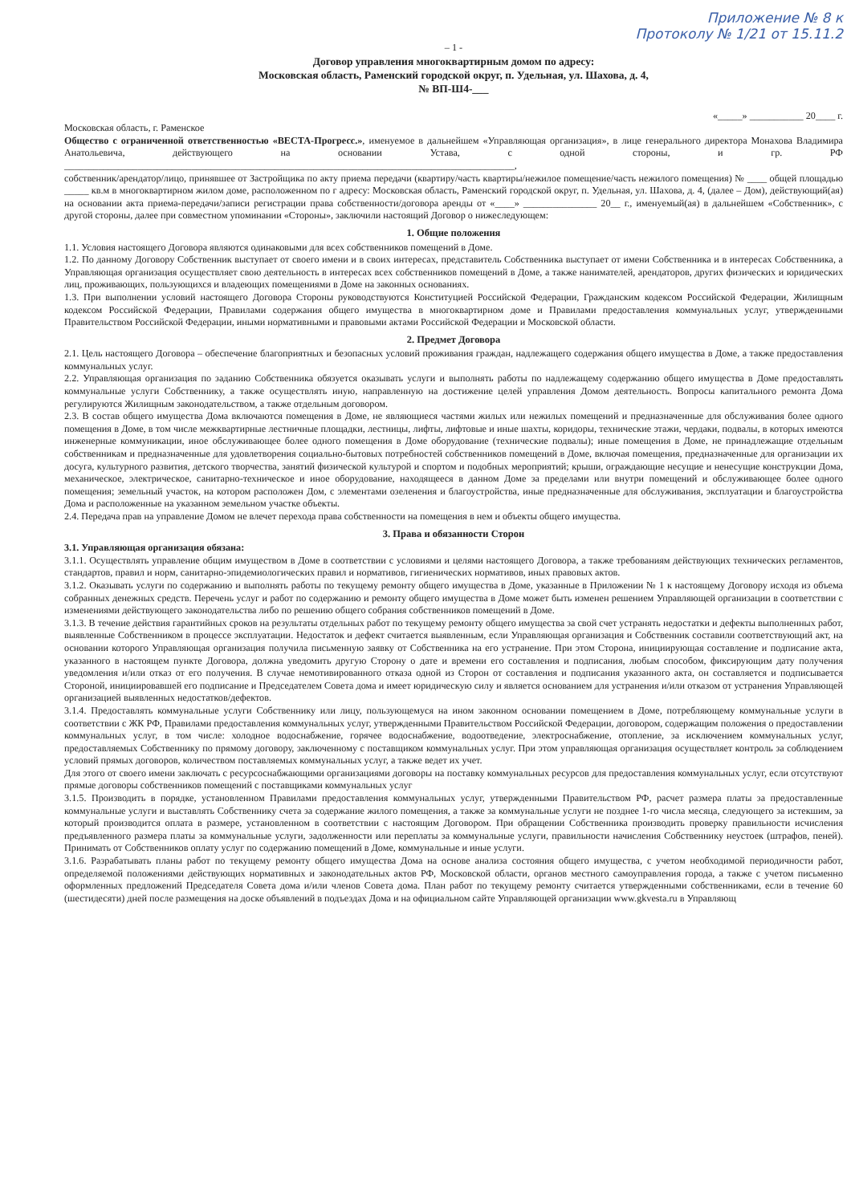Приложение № 8 к
Протоколу № 1/21 от 15.11.2
– 1 -
Договор управления многоквартирным домом по адресу:
Московская область, Раменский городской округ, п. Удельная, ул. Шахова, д. 4,
№ ВП-Ш4-___
«_____» ___________ 20____ г.
Московская область, г. Раменское
Общество с ограниченной ответственностью «ВЕСТА-Прогресс.», именуемое в дальнейшем «Управляющая организация», в лице генерального директора Монахова Владимира Анатольевича, действующего на основании Устава, с одной стороны, и гр. РФ ____________________________________________________________________________________________,
собственник/арендатор/лицо, принявшее от Застройщика по акту приема передачи (квартиру/часть квартиры/нежилое помещение/часть нежилого помещения) № ____ общей площадью _____ кв.м в многоквартирном жилом доме, расположенном по г адресу: Московская область, Раменский городской округ, п. Удельная, ул. Шахова, д. 4, (далее – Дом), действующий(ая) на основании акта приема-передачи/записи регистрации права собственности/договора аренды от «____» _______________ 20__ г., именуемый(ая) в дальнейшем «Собственник», с другой стороны, далее при совместном упоминании «Стороны», заключили настоящий Договор о нижеследующем:
1. Общие положения
1.1. Условия настоящего Договора являются одинаковыми для всех собственников помещений в Доме.
1.2. По данному Договору Собственник выступает от своего имени и в своих интересах, представитель Собственника выступает от имени Собственника и в интересах Собственника, а Управляющая организация осуществляет свою деятельность в интересах всех собственников помещений в Доме, а также нанимателей, арендаторов, других физических и юридических лиц, проживающих, пользующихся и владеющих помещениями в Доме на законных основаниях.
1.3. При выполнении условий настоящего Договора Стороны руководствуются Конституцией Российской Федерации, Гражданским кодексом Российской Федерации, Жилищным кодексом Российской Федерации, Правилами содержания общего имущества в многоквартирном доме и Правилами предоставления коммунальных услуг, утвержденными Правительством Российской Федерации, иными нормативными и правовыми актами Российской Федерации и Московской области.
2. Предмет Договора
2.1. Цель настоящего Договора – обеспечение благоприятных и безопасных условий проживания граждан, надлежащего содержания общего имущества в Доме, а также предоставления коммунальных услуг.
2.2. Управляющая организация по заданию Собственника обязуется оказывать услуги и выполнять работы по надлежащему содержанию общего имущества в Доме предоставлять коммунальные услуги Собственнику, а также осуществлять иную, направленную на достижение целей управления Домом деятельность. Вопросы капитального ремонта Дома регулируются Жилищным законодательством, а также отдельным договором.
2.3. В состав общего имущества Дома включаются помещения в Доме, не являющиеся частями жилых или нежилых помещений и предназначенные для обслуживания более одного помещения в Доме, в том числе межквартирные лестничные площадки, лестницы, лифты, лифтовые и иные шахты, коридоры, технические этажи, чердаки, подвалы, в которых имеются инженерные коммуникации, иное обслуживающее более одного помещения в Доме оборудование (технические подвалы); иные помещения в Доме, не принадлежащие отдельным собственникам и предназначенные для удовлетворения социально-бытовых потребностей собственников помещений в Доме, включая помещения, предназначенные для организации их досуга, культурного развития, детского творчества, занятий физической культурой и спортом и подобных мероприятий; крыши, ограждающие несущие и ненесущие конструкции Дома, механическое, электрическое, санитарно-техническое и иное оборудование, находящееся в данном Доме за пределами или внутри помещений и обслуживающее более одного помещения; земельный участок, на котором расположен Дом, с элементами озеленения и благоустройства, иные предназначенные для обслуживания, эксплуатации и благоустройства Дома и расположенные на указанном земельном участке объекты.
2.4. Передача прав на управление Домом не влечет перехода права собственности на помещения в нем и объекты общего имущества.
3. Права и обязанности Сторон
3.1. Управляющая организация обязана:
3.1.1. Осуществлять управление общим имуществом в Доме в соответствии с условиями и целями настоящего Договора, а также требованиям действующих технических регламентов, стандартов, правил и норм, санитарно-эпидемиологических правил и нормативов, гигиенических нормативов, иных правовых актов.
3.1.2. Оказывать услуги по содержанию и выполнять работы по текущему ремонту общего имущества в Доме, указанные в Приложении № 1 к настоящему Договору исходя из объема собранных денежных средств. Перечень услуг и работ по содержанию и ремонту общего имущества в Доме может быть изменен решением Управляющей организации в соответствии с изменениями действующего законодательства либо по решению общего собрания собственников помещений в Доме.
3.1.3. В течение действия гарантийных сроков на результаты отдельных работ по текущему ремонту общего имущества за свой счет устранять недостатки и дефекты выполненных работ, выявленные Собственником в процессе эксплуатации. Недостаток и дефект считается выявленным, если Управляющая организация и Собственник составили соответствующий акт, на основании которого Управляющая организация получила письменную заявку от Собственника на его устранение. При этом Сторона, инициирующая составление и подписание акта, указанного в настоящем пункте Договора, должна уведомить другую Сторону о дате и времени его составления и подписания, любым способом, фиксирующим дату получения уведомления и/или отказ от его получения. В случае немотивированного отказа одной из Сторон от составления и подписания указанного акта, он составляется и подписывается Стороной, инициировавшей его подписание и Председателем Совета дома и имеет юридическую силу и является основанием для устранения и/или отказом от устранения Управляющей организацией выявленных недостатков/дефектов.
3.1.4. Предоставлять коммунальные услуги Собственнику или лицу, пользующемуся на ином законном основании помещением в Доме, потребляющему коммунальные услуги в соответствии с ЖК РФ, Правилами предоставления коммунальных услуг, утвержденными Правительством Российской Федерации, договором, содержащим положения о предоставлении коммунальных услуг, в том числе: холодное водоснабжение, горячее водоснабжение, водоотведение, электроснабжение, отопление, за исключением коммунальных услуг, предоставляемых Собственнику по прямому договору, заключенному с поставщиком коммунальных услуг. При этом управляющая организация осуществляет контроль за соблюдением условий прямых договоров, количеством поставляемых коммунальных услуг, а также ведет их учет.
Для этого от своего имени заключать с ресурсоснабжающими организациями договоры на поставку коммунальных ресурсов для предоставления коммунальных услуг, если отсутствуют прямые договоры собственников помещений с поставщиками коммунальных услуг
3.1.5. Производить в порядке, установленном Правилами предоставления коммунальных услуг, утвержденными Правительством РФ, расчет размера платы за предоставленные коммунальные услуги и выставлять Собственнику счета за содержание жилого помещения, а также за коммунальные услуги не позднее 1-го числа месяца, следующего за истекшим, за который производится оплата в размере, установленном в соответствии с настоящим Договором. При обращении Собственника производить проверку правильности исчисления предъявленного размера платы за коммунальные услуги, задолженности или переплаты за коммунальные услуги, правильности начисления Собственнику неустоек (штрафов, пеней). Принимать от Собственников оплату услуг по содержанию помещений в Доме, коммунальные и иные услуги.
3.1.6. Разрабатывать планы работ по текущему ремонту общего имущества Дома на основе анализа состояния общего имущества, с учетом необходимой периодичности работ, определяемой положениями действующих нормативных и законодательных актов РФ, Московской области, органов местного самоуправления города, а также с учетом письменно оформленных предложений Председателя Совета дома и/или членов Совета дома. План работ по текущему ремонту считается утвержденными собственниками, если в течение 60 (шестидесяти) дней после размещения на доске объявлений в подъездах Дома и на официальном сайте Управляющей организации www.gkvesta.ru в Управляющ